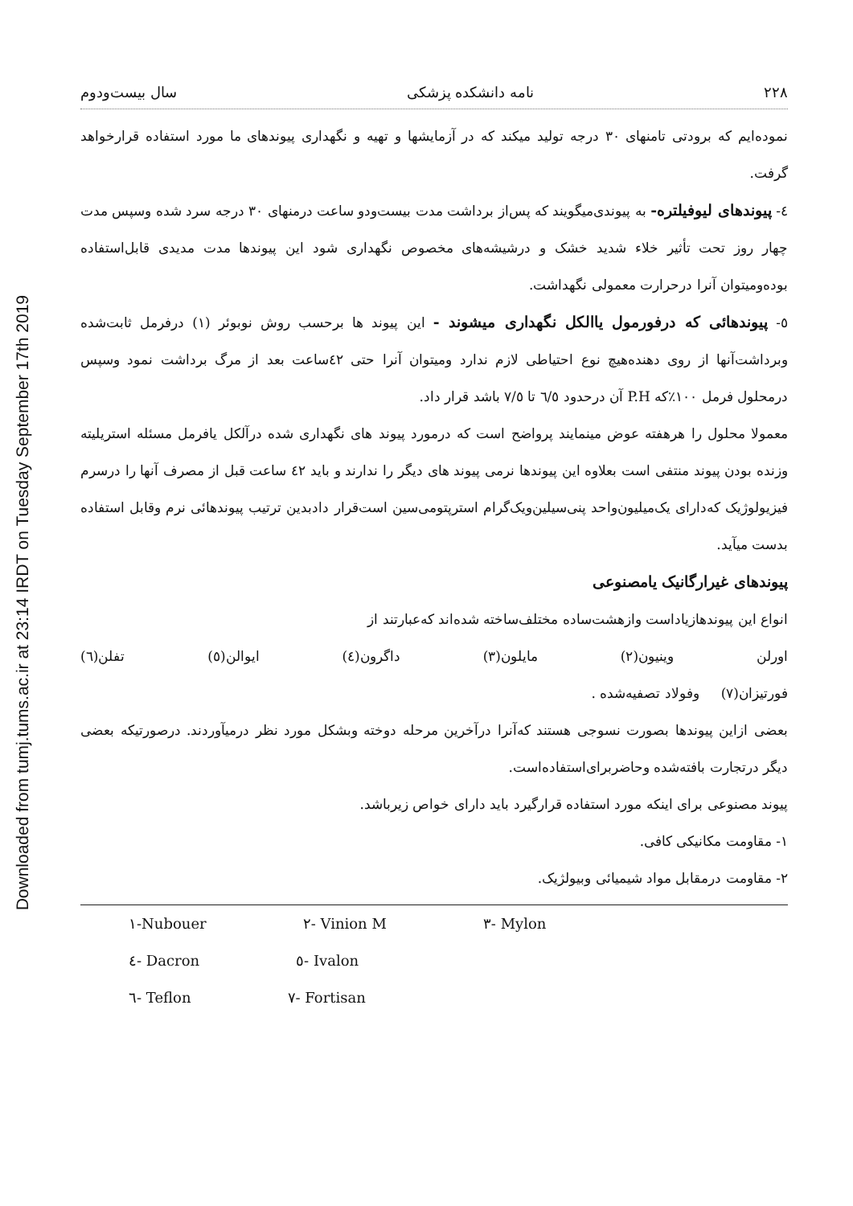Downloaded from tumj.tums.ac.ir at 23:14 IRDT on Tuesday September 17th 2019
۲۲۸ نامه دانشکده پزشکی سال بیست‌ودوم
نموده‌ایم که برودتی تامنهای ۳۰ درجه تولید میکند که در آزمایشها و تهیه و نگهداری پیوندهای ما مورد استفاده قرارخواهد گرفت.
٤- پیوندهای لیوفیلتره- به پیوندی‌میگویند که پس‌از برداشت مدت بیست‌ودو ساعت درمنهای ۳۰ درجه سرد شده وسپس مدت چهار روز تحت تأثیر خلاء شدید خشک و درشیشه‌های مخصوص نگهداری شود این پیوندها مدت مدیدی قابل‌استفاده بوده‌ومیتوان آنرا درحرارت معمولی نگهداشت.
٥- پیوندهائی که درفورمول یاالکل نگهداری میشوند - این پیوند ها برحسب روش نوبوئر (۱) درفرمل ثابت‌شده وبرداشت‌آنها از روی دهنده‌هیچ نوع احتیاطی لازم ندارد ومیتوان آنرا حتی ٤۲ساعت بعد از مرگ برداشت نمود وسپس درمحلول فرمل ۱۰۰٪که P.H آن درحدود ٦/٥ تا ٧/٥ باشد قرار داد.
معمولا محلول را هرهفته عوض مینمایند پرواضح است که درمورد پیوند های نگهداری شده درآلکل یافرمل مسئله استریلیته وزنده بودن پیوند منتفی است بعلاوه این پیوندها نرمی پیوند های دیگر را ندارند و باید ٤۲ ساعت قبل از مصرف آنها را درسرم فیزیولوژیک که‌دارای یک‌میلیون‌واحد پنی‌سیلین‌ویک‌گرام استرپتومی‌سین است‌قرار دادبدین ترتیب پیوندهائی نرم وقابل استفاده بدست میآید.
پیوندهای غیرارگانیک یامصنوعی
انواع این پیوندهازیاداست وازهشت‌ساده مختلف‌ساخته شده‌اند که‌عبارتند از
اورلن وینیون(۲) مایلون(۳) داگرون(٤) ایوالن(٥) تفلن(٦)
فورتیزان(٧) وفولاد تصفیه‌شده .
بعضی ازاین پیوندها بصورت نسوجی هستند که‌آنرا درآخرین مرحله دوخته وبشکل مورد نظر درمیآوردند. درصورتیکه بعضی دیگر درتجارت بافته‌شده وحاضربرای‌استفاده‌است.
پیوند مصنوعی برای اینکه مورد استفاده قرارگیرد باید دارای خواص زیرباشد.
۱- مقاومت مکانیکی کافی.
۲- مقاومت درمقابل مواد شیمیائی وبیولژیک.
۱-Nubouer ۲- Vinion M ۳- Mylon
٤- Dacron ٥- Ivalon
٦- Teflon ٧- Fortisan